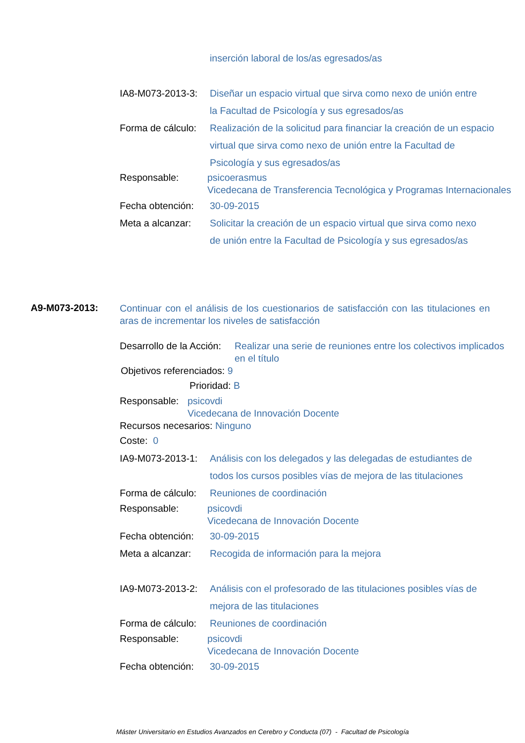inserción laboral de los/as egresados/as
IA8-M073-2013-3:
Diseñar un espacio virtual que sirva como nexo de unión entre
la Facultad de Psicología y sus egresados/as
Forma de cálculo:
Realización de la solicitud para financiar la creación de un espacio
virtual que sirva como nexo de unión entre la Facultad de
Psicología y sus egresados/as
Responsable: psicoerasmus
Vicedecana de Transferencia Tecnológica y Programas Internacionales
Fecha obtención:
30-09-2015
Meta a alcanzar:
Solicitar la creación de un espacio virtual que sirva como nexo
de unión entre la Facultad de Psicología y sus egresados/as
A9-M073-2013:
Continuar con el análisis de los cuestionarios de satisfacción con las titulaciones en aras de incrementar los niveles de satisfacción
Desarrollo de la Acción:
Realizar una serie de reuniones entre los colectivos implicados en el título
Objetivos referenciados: 9
Prioridad: B
Responsable:
psicovdi
Vicedecana de Innovación Docente
Recursos necesarios: Ninguno
Coste: 0
IA9-M073-2013-1:
Análisis con los delegados y las delegadas de estudiantes de
todos los cursos posibles vías de mejora de las titulaciones
Forma de cálculo:
Reuniones de coordinación
Responsable: psicovdi
Vicedecana de Innovación Docente
Fecha obtención:
30-09-2015
Meta a alcanzar:
Recogida de información para la mejora
IA9-M073-2013-2:
Análisis con el profesorado de las titulaciones posibles vías de
mejora de las titulaciones
Forma de cálculo:
Reuniones de coordinación
Responsable: psicovdi
Vicedecana de Innovación Docente
Fecha obtención:
30-09-2015
Máster Universitario en Estudios Avanzados en Cerebro y Conducta (07) - Facultad de Psicología